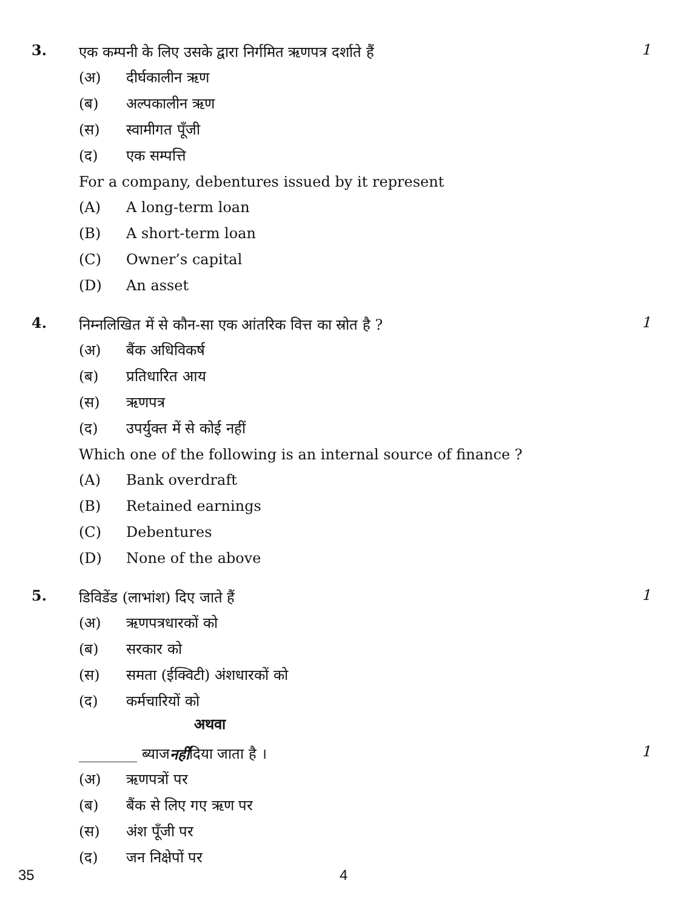3.
एक कम्पनी के लिए उसके द्वारा निर्गमित ऋणपत्र दर्शाते हैं
(अ) दीर्घकालीन ऋण
(ब) अल्पकालीन ऋण
(स) स्वामीगत पूँजी
(द) एक सम्पत्ति
For a company, debentures issued by it represent
(A) A long-term loan
(B) A short-term loan
(C) Owner’s capital
(D) An asset
1
4.
निम्नलिखित में से कौन-सा एक आंतरिक वित्त का स्रोत है ?
(अ) बैंक अधिविकर्ष
(ब) प्रतिधारित आय
(स) ऋणपत्र
(द) उपर्युक्त में से कोई नहीं
Which one of the following is an internal source of finance ?
(A) Bank overdraft
(B) Retained earnings
(C) Debentures
(D) None of the above
1
5.
डिविडेंड (लाभांश) दिए जाते हैं
(अ) ऋणपत्रधारकों को
(ब) सरकार को
(स) समता (ईक्विटी) अंशधारकों को
(द) कर्मचारियों को
अथवा
1
________ ब्याज नहीं दिया जाता है ।
(अ) ऋणपत्रों पर
(ब) बैंक से लिए गए ऋण पर
(स) अंश पूँजी पर
(द) जन निक्षेपों पर
1
35 4